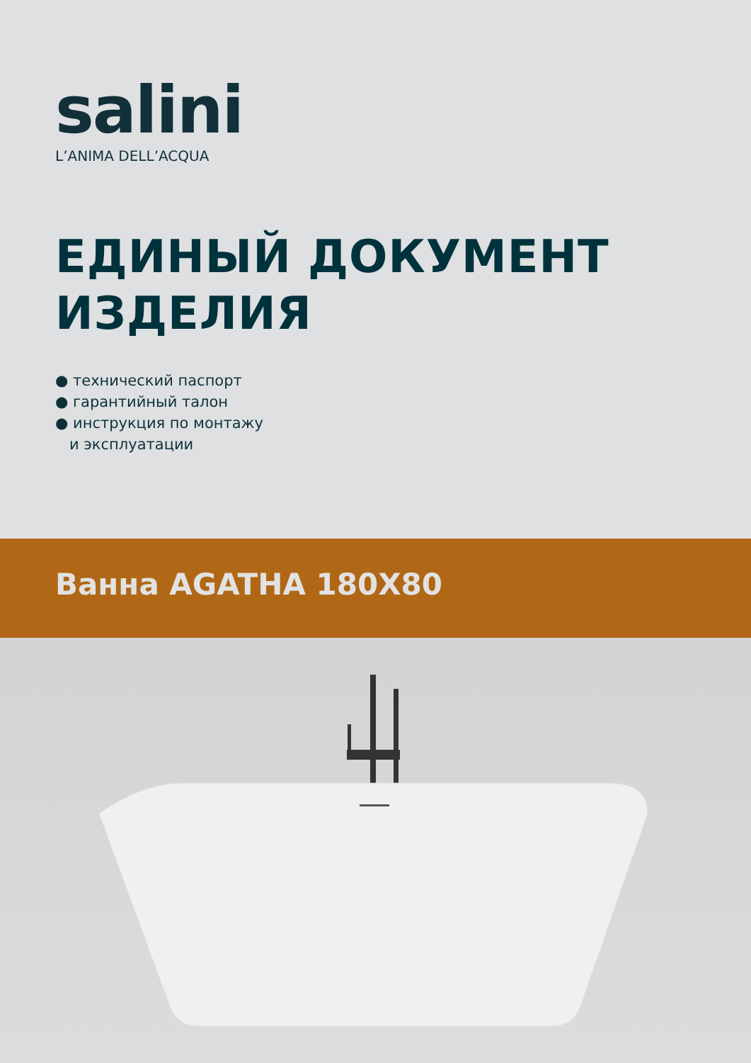salini
L’ANIMA DELL’ACQUA
ЕДИНЫЙ ДОКУМЕНТ
ИЗДЕЛИЯ
● технический паспорт
● гарантийный талон
● инструкция по монтажу
и эксплуатации
Ванна AGATHA 180X80